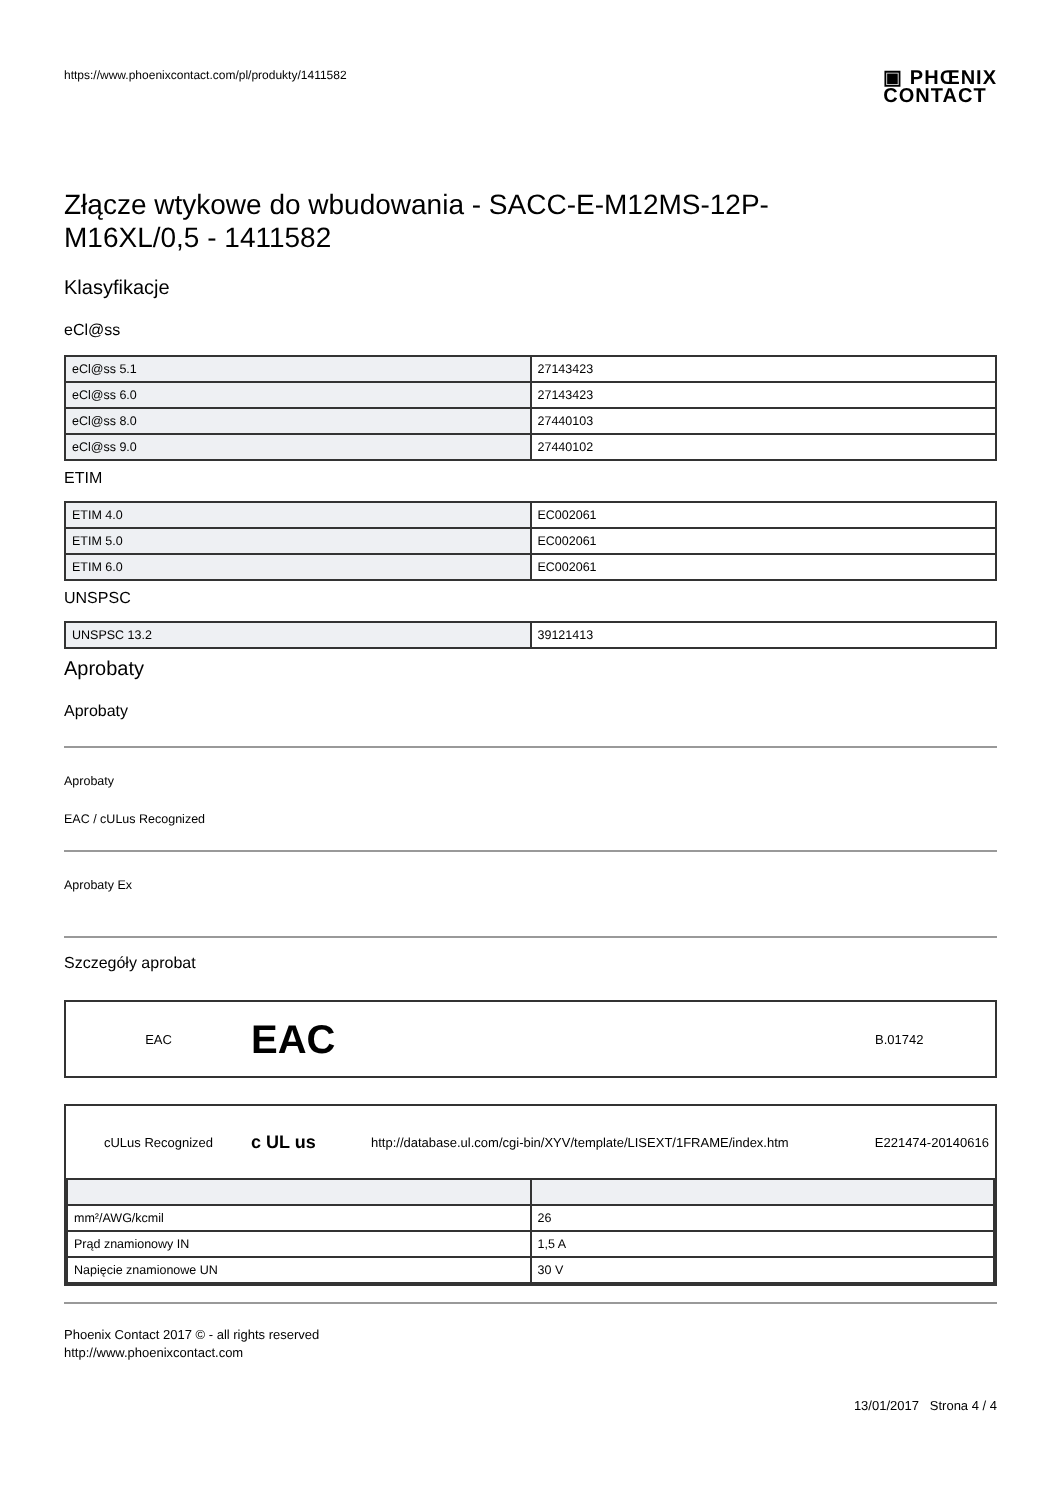https://www.phoenixcontact.com/pl/produkty/1411582
▣ PHŒNIX
CONTACT
Złącze wtykowe do wbudowania - SACC-E-M12MS-12P-
M16XL/0,5 - 1411582
Klasyfikacje
eCl@ss
| eCl@ss 5.1 | 27143423 |
| eCl@ss 6.0 | 27143423 |
| eCl@ss 8.0 | 27440103 |
| eCl@ss 9.0 | 27440102 |
ETIM
| ETIM 4.0 | EC002061 |
| ETIM 5.0 | EC002061 |
| ETIM 6.0 | EC002061 |
UNSPSC
| UNSPSC 13.2 | 39121413 |
Aprobaty
Aprobaty
Aprobaty
EAC / cULus Recognized
Aprobaty Ex
Szczegóły aprobat
EAC EAC B.01742
cULus Recognized c UL us http://database.ul.com/cgi-bin/XYV/template/LISEXT/1FRAME/index.htm E221474-20140616
| mm²/AWG/kcmil | 26 |
| Prąd znamionowy IN | 1,5 A |
| Napięcie znamionowe UN | 30 V |
Phoenix Contact 2017 © - all rights reserved
http://www.phoenixcontact.com
13/01/2017 Strona 4 / 4